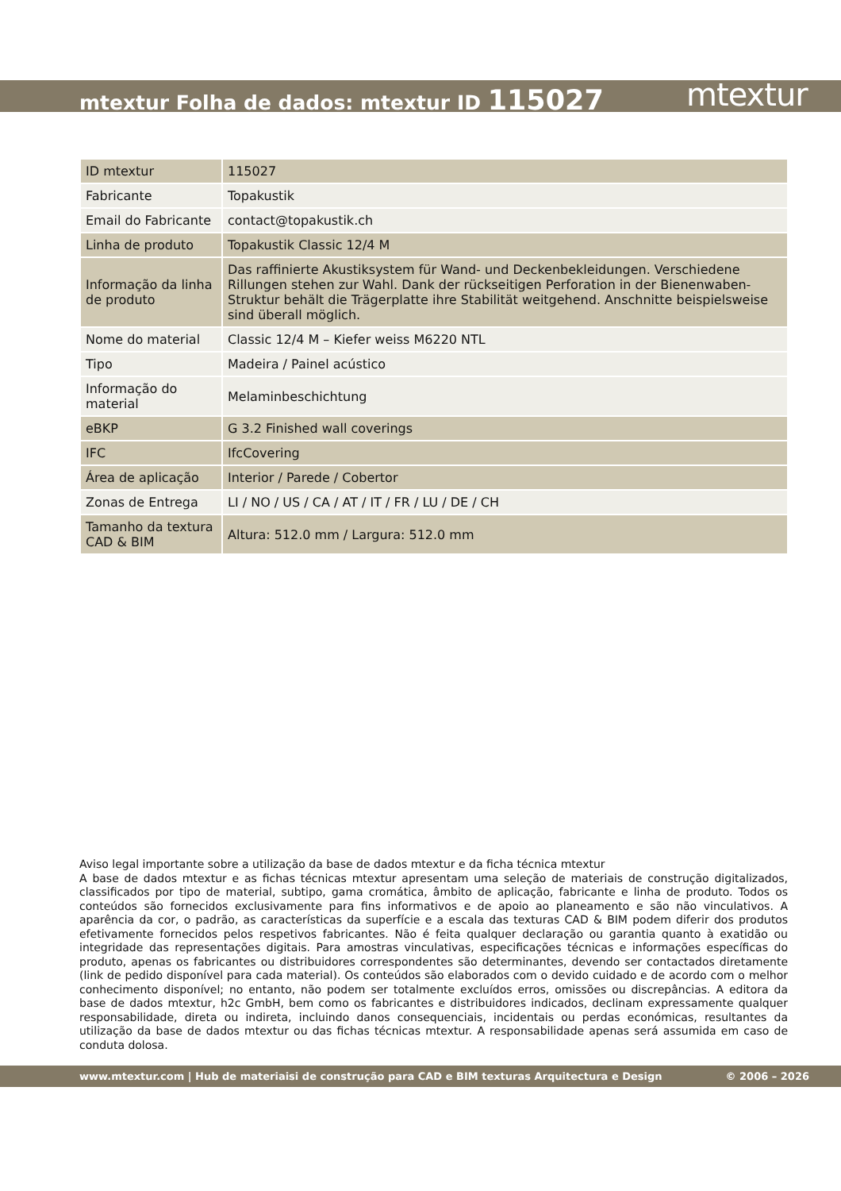mtextur Folha de dados: mtextur ID 115027 mtextur
| ID mtextur | 115027 |
| Fabricante | Topakustik |
| Email do Fabricante | contact@topakustik.ch |
| Linha de produto | Topakustik Classic 12/4 M |
| Informação da linha de produto | Das raffinierte Akustiksystem für Wand- und Deckenbekleidungen. Verschiedene Rillungen stehen zur Wahl. Dank der rückseitigen Perforation in der Bienenwaben-Struktur behält die Trägerplatte ihre Stabilität weitgehend. Anschnitte beispielsweise sind überall möglich. |
| Nome do material | Classic 12/4 M – Kiefer weiss M6220 NTL |
| Tipo | Madeira / Painel acústico |
| Informação do material | Melaminbeschichtung |
| eBKP | G 3.2 Finished wall coverings |
| IFC | IfcCovering |
| Área de aplicação | Interior / Parede / Cobertor |
| Zonas de Entrega | LI / NO / US / CA / AT / IT / FR / LU / DE / CH |
| Tamanho da textura CAD & BIM | Altura: 512.0 mm / Largura: 512.0 mm |
Aviso legal importante sobre a utilização da base de dados mtextur e da ficha técnica mtextur
A base de dados mtextur e as fichas técnicas mtextur apresentam uma seleção de materiais de construção digitalizados, classificados por tipo de material, subtipo, gama cromática, âmbito de aplicação, fabricante e linha de produto. Todos os conteúdos são fornecidos exclusivamente para fins informativos e de apoio ao planeamento e são não vinculativos. A aparência da cor, o padrão, as características da superfície e a escala das texturas CAD & BIM podem diferir dos produtos efetivamente fornecidos pelos respetivos fabricantes. Não é feita qualquer declaração ou garantia quanto à exatidão ou integridade das representações digitais. Para amostras vinculativas, especificações técnicas e informações específicas do produto, apenas os fabricantes ou distribuidores correspondentes são determinantes, devendo ser contactados diretamente (link de pedido disponível para cada material). Os conteúdos são elaborados com o devido cuidado e de acordo com o melhor conhecimento disponível; no entanto, não podem ser totalmente excluídos erros, omissões ou discrepâncias. A editora da base de dados mtextur, h2c GmbH, bem como os fabricantes e distribuidores indicados, declinam expressamente qualquer responsabilidade, direta ou indireta, incluindo danos consequenciais, incidentais ou perdas económicas, resultantes da utilização da base de dados mtextur ou das fichas técnicas mtextur. A responsabilidade apenas será assumida em caso de conduta dolosa.
www.mtextur.com | Hub de materiaisi de construção para CAD e BIM texturas Arquitectura e Design © 2006 – 2026